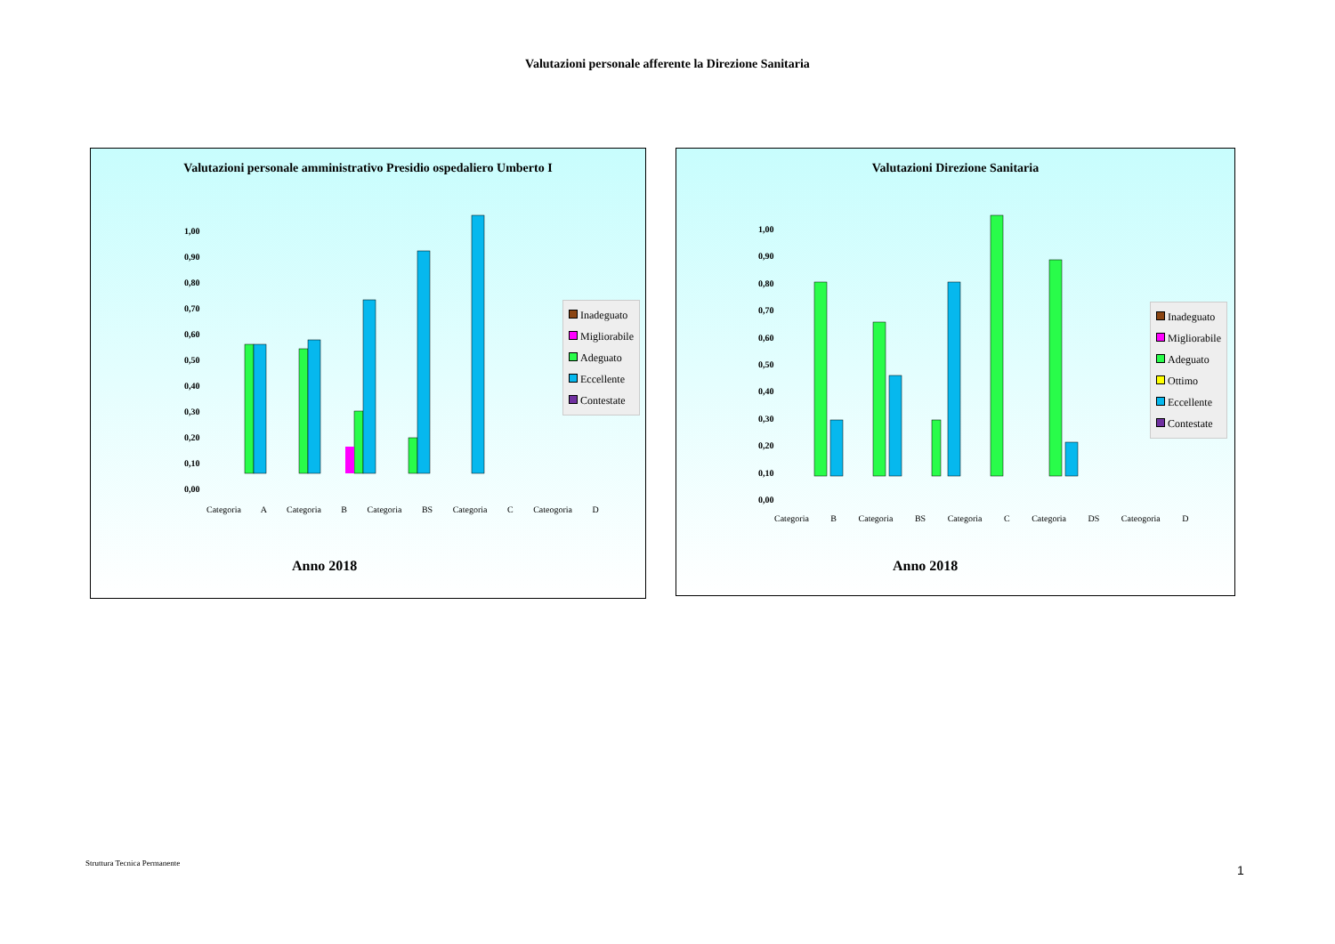Valutazioni personale afferente la Direzione Sanitaria
Valutazioni personale amministrativo Presidio ospedaliero Umberto I
Inadeguato
Migliorabile
Adeguato
Eccellente
Contestate
1,00
0,90
0,80
0,70
0,60
0,50
0,40
0,30
0,20
0,10
0,00
Categoria A Categoria B Categoria BS Categoria C Cateogoria D
Anno 2018
Valutazioni Direzione Sanitaria
Inadeguato
Migliorabile
Adeguato
Ottimo
Eccellente
Contestate
1,00
0,90
0,80
0,70
0,60
0,50
0,40
0,30
0,20
0,10
0,00
Categoria B Categoria BS Categoria C Categoria DS Cateogoria D
Anno 2018
Struttura Tecnica Permanente 1